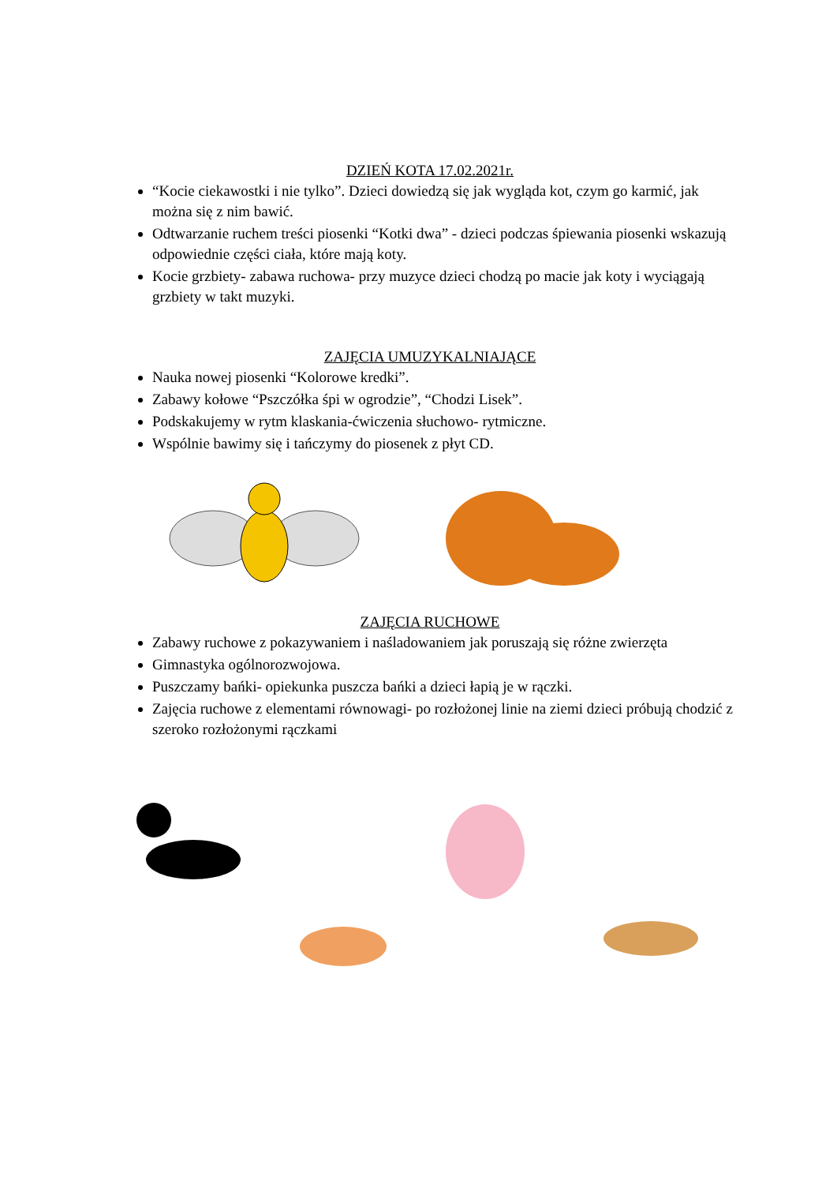DZIEŃ KOTA 17.02.2021r.
“Kocie ciekawostki i nie tylko”. Dzieci dowiedzą się jak wygląda kot, czym go karmić, jak można się z nim bawić.
Odtwarzanie ruchem treści piosenki “Kotki dwa” - dzieci podczas śpiewania piosenki wskazują odpowiednie części ciała, które mają koty.
Kocie grzbiety- zabawa ruchowa- przy muzyce dzieci chodzą po macie jak koty i wyciągają grzbiety w takt muzyki.
ZAJĘCIA UMUZYKALNIAJĄCE
Nauka nowej piosenki “Kolorowe kredki”.
Zabawy kołowe “Pszczółka śpi w ogrodzie”, “Chodzi Lisek”.
Podskakujemy w rytm klaskania-ćwiczenia słuchowo- rytmiczne.
Wspólnie bawimy się i tańczymy do piosenek z płyt CD.
ZAJĘCIA RUCHOWE
Zabawy ruchowe z pokazywaniem i naśladowaniem jak poruszają się różne zwierzęta
Gimnastyka ogólnorozwojowa.
Puszczamy bańki- opiekunka puszcza bańki a dzieci łapią je w rączki.
Zajęcia ruchowe z elementami równowagi- po rozłożonej linie na ziemi dzieci próbują chodzić z szeroko rozłożonymi rączkami